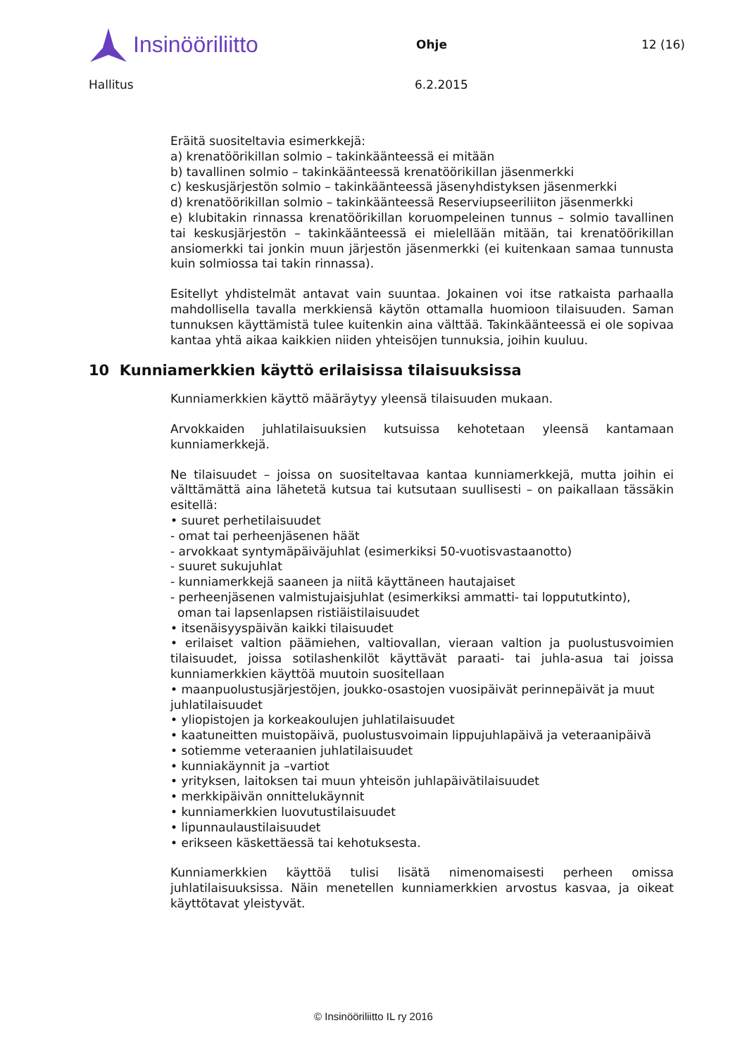Insinööriliitto
Ohje 12 (16)
Hallitus 6.2.2015
Eräitä suositeltavia esimerkkejä:
a) krenatöörikillan solmio – takinkäänteessä ei mitään
b) tavallinen solmio – takinkäänteessä krenatöörikillan jäsenmerkki
c) keskusjärjestön solmio – takinkäänteessä jäsenyhdistyksen jäsenmerkki
d) krenatöörikillan solmio – takinkäänteessä Reserviupseeriliiton jäsenmerkki
e) klubitakin rinnassa krenatöörikillan koruompeleinen tunnus – solmio tavallinen tai keskusjärjestön – takinkäänteessä ei mielellään mitään, tai krenatöörikillan ansiomerkki tai jonkin muun järjestön jäsenmerkki (ei kuitenkaan samaa tunnusta kuin solmiossa tai takin rinnassa).
Esitellyt yhdistelmät antavat vain suuntaa. Jokainen voi itse ratkaista parhaalla mahdollisella tavalla merkkiensä käytön ottamalla huomioon tilaisuuden. Saman tunnuksen käyttämistä tulee kuitenkin aina välttää. Takinkäänteessä ei ole sopivaa kantaa yhtä aikaa kaikkien niiden yhteisöjen tunnuksia, joihin kuuluu.
10 Kunniamerkkien käyttö erilaisissa tilaisuuksissa
Kunniamerkkien käyttö määräytyy yleensä tilaisuuden mukaan.
Arvokkaiden juhlatilaisuuksien kutsuissa kehotetaan yleensä kantamaan kunniamerkkejä.
Ne tilaisuudet – joissa on suositeltavaa kantaa kunniamerkkejä, mutta joihin ei välttämättä aina lähetetä kutsua tai kutsutaan suullisesti – on paikallaan tässäkin esitellä:
• suuret perhetilaisuudet
- omat tai perheenjäsenen häät
- arvokkaat syntymäpäiväjuhlat (esimerkiksi 50-vuotisvastaanotto)
- suuret sukujuhlat
- kunniamerkkejä saaneen ja niitä käyttäneen hautajaiset
- perheenjäsenen valmistujaisjuhlat (esimerkiksi ammatti- tai loppututkinto),
oman tai lapsenlapsen ristiäistilaisuudet
• itsenäisyyspäivän kaikki tilaisuudet
• erilaiset valtion päämiehen, valtiovallan, vieraan valtion ja puolustusvoimien tilaisuudet, joissa sotilashenkilöt käyttävät paraati- tai juhla-asua tai joissa kunniamerkkien käyttöä muutoin suositellaan
• maanpuolustusjärjestöjen, joukko-osastojen vuosipäivät perinnepäivät ja muut juhlatilaisuudet
• yliopistojen ja korkeakoulujen juhlatilaisuudet
• kaatuneitten muistopäivä, puolustusvoimain lippujuhlapäivä ja veteraanipäivä
• sotiemme veteraanien juhlatilaisuudet
• kunniakäynnit ja –vartiot
• yrityksen, laitoksen tai muun yhteisön juhlapäivätilaisuudet
• merkkipäivän onnittelukäynnit
• kunniamerkkien luovutustilaisuudet
• lipunnaulaustilaisuudet
• erikseen käskettäessä tai kehotuksesta.
Kunniamerkkien käyttöä tulisi lisätä nimenomaisesti perheen omissa juhlatilaisuuksissa. Näin menetellen kunniamerkkien arvostus kasvaa, ja oikeat käyttötavat yleistyvät.
© Insinööriliitto IL ry 2016